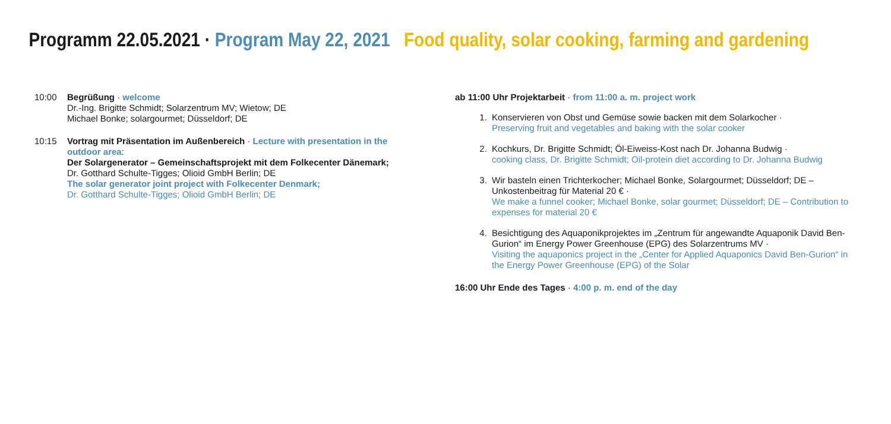Programm 22.05.2021 · Program May 22, 2021 Food quality, solar cooking, farming and gardening
10:00 Begrüßung · welcome
Dr.-Ing. Brigitte Schmidt; Solarzentrum MV; Wietow; DE
Michael Bonke; solargourmet; Düsseldorf; DE
10:15 Vortrag mit Präsentation im Außenbereich · Lecture with presentation in the outdoor area:
Der Solargenerator – Gemeinschaftsprojekt mit dem Folkecenter Dänemark;
Dr. Gotthard Schulte-Tigges; Olioid GmbH Berlin; DE
The solar generator joint project with Folkecenter Denmark;
Dr. Gotthard Schulte-Tigges; Olioid GmbH Berlin; DE
ab 11:00 Uhr Projektarbeit · from 11:00 a. m. project work
1. Konservieren von Obst und Gemüse sowie backen mit dem Solarkocher ·
Preserving fruit and vegetables and baking with the solar cooker
2. Kochkurs, Dr. Brigitte Schmidt; Öl-Eiweiss-Kost nach Dr. Johanna Budwig ·
cooking class, Dr. Brigitte Schmidt; Oil-protein diet according to Dr. Johanna Budwig
3. Wir basteln einen Trichterkocher; Michael Bonke, Solargourmet; Düsseldorf; DE – Unkostenbeitrag für Material 20 € ·
We make a funnel cooker; Michael Bonke, solar gourmet; Düsseldorf; DE – Contribution to expenses for material 20 €
4. Besichtigung des Aquaponikprojektes im „Zentrum für angewandte Aquaponik David Ben-Gurion“ im Energy Power Greenhouse (EPG) des Solarzentrums MV ·
Visiting the aquaponics project in the „Center for Applied Aquaponics David Ben-Gurion“ in the Energy Power Greenhouse (EPG) of the Solar
16:00 Uhr Ende des Tages · 4:00 p. m. end of the day